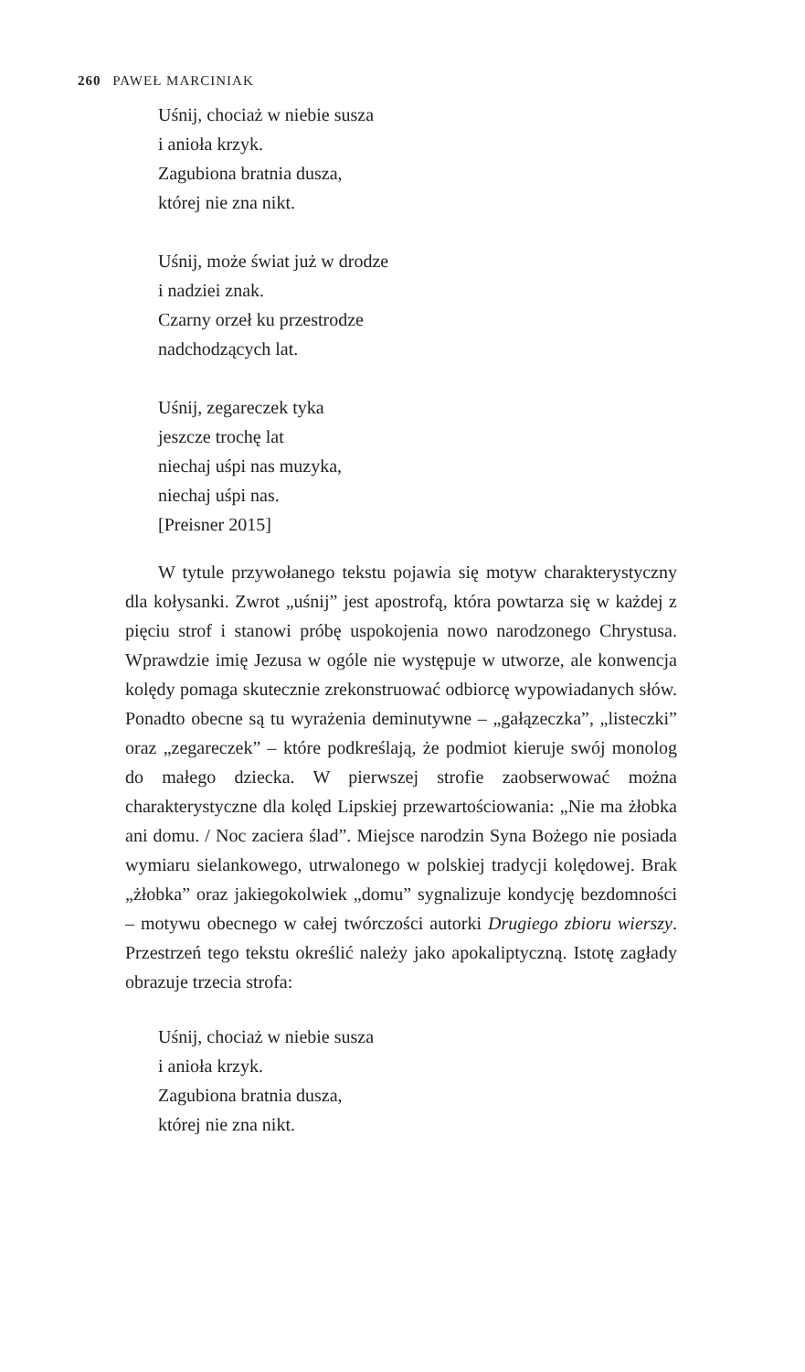260 PAWEŁ MARCINIAK
Uśnij, chociaż w niebie susza
i anioła krzyk.
Zagubiona bratnia dusza,
której nie zna nikt.
Uśnij, może świat już w drodze
i nadziei znak.
Czarny orzeł ku przestrodze
nadchodzących lat.
Uśnij, zegareczek tyka
jeszcze trochę lat
niechaj uśpi nas muzyka,
niechaj uśpi nas.
[Preisner 2015]
W tytule przywołanego tekstu pojawia się motyw charakterystyczny dla kołysanki. Zwrot „uśnij” jest apostrofą, która powtarza się w każdej z pięciu strof i stanowi próbę uspokojenia nowo narodzonego Chrystusa. Wprawdzie imię Jezusa w ogóle nie występuje w utworze, ale konwencja kolędy pomaga skutecznie zrekonstruować odbiorcę wypowiadanych słów. Ponadto obecne są tu wyrażenia deminutywne – „gałązeczka”, „listeczki” oraz „zegareczek” – które podkreślają, że podmiot kieruje swój monolog do małego dziecka. W pierwszej strofie zaobserwować można charakterystyczne dla kolęd Lipskiej przewartościowania: „Nie ma żłobka ani domu. / Noc zaciera ślad”. Miejsce narodzin Syna Bożego nie posiada wymiaru sielankowego, utrwalonego w polskiej tradycji kolędowej. Brak „żłobka” oraz jakiegokolwiek „domu” sygnalizuje kondycję bezdomności – motywu obecnego w całej twórczości autorki Drugiego zbioru wierszy. Przestrzeń tego tekstu określić należy jako apokaliptyczną. Istotę zagłady obrazuje trzecia strofa:
Uśnij, chociaż w niebie susza
i anioła krzyk.
Zagubiona bratnia dusza,
której nie zna nikt.